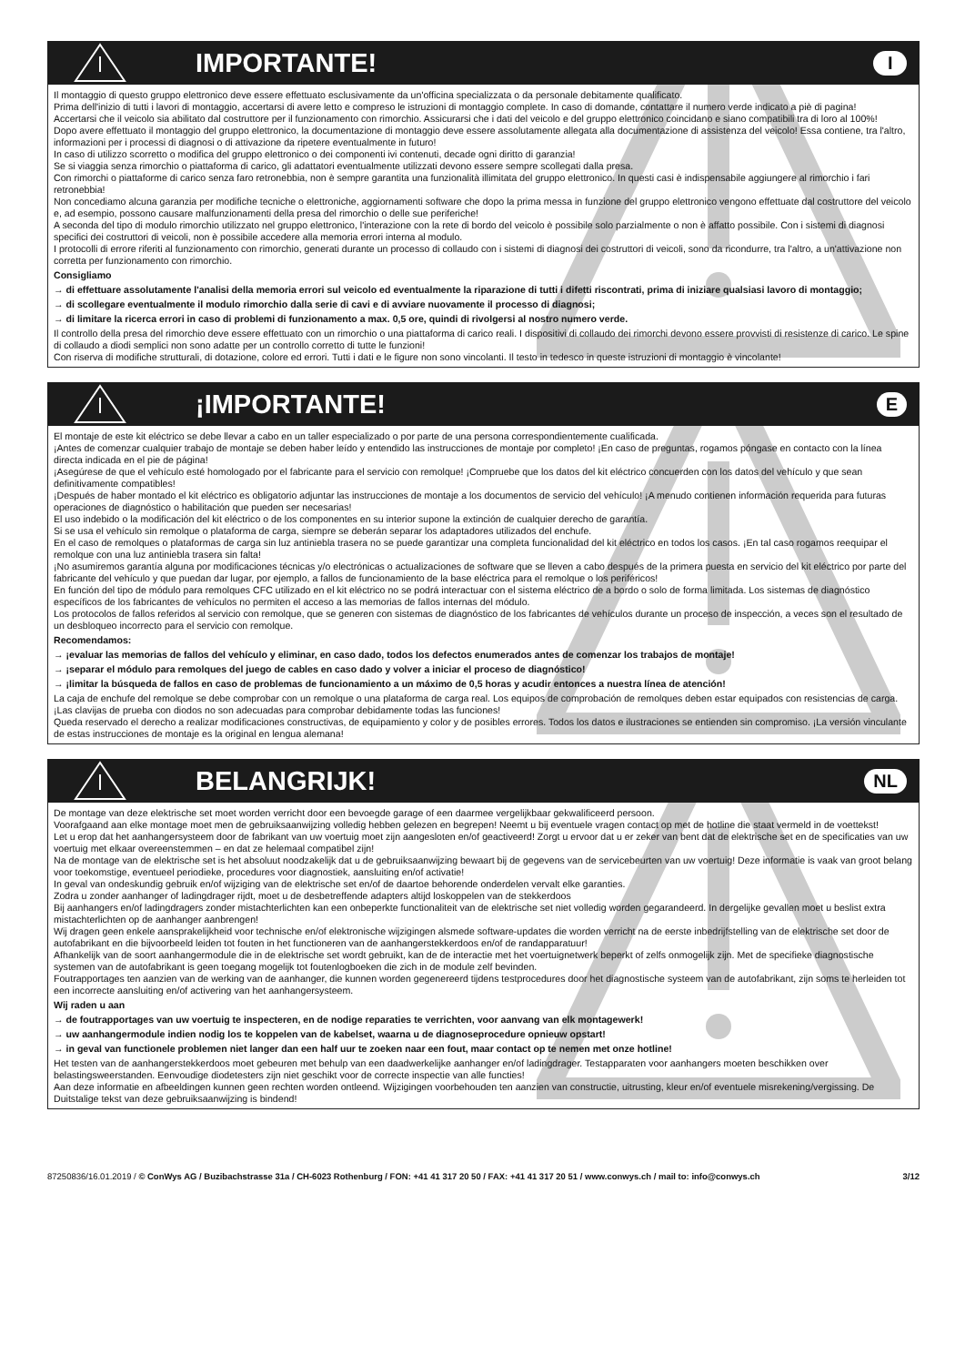IMPORTANTE!
I
Il montaggio di questo gruppo elettronico deve essere effettuato esclusivamente da un'officina specializzata o da personale debitamente qualificato.
Prima dell'inizio di tutti i lavori di montaggio, accertarsi di avere letto e compreso le istruzioni di montaggio complete. In caso di domande, contattare il numero verde indicato a piè di pagina!
Accertarsi che il veicolo sia abilitato dal costruttore per il funzionamento con rimorchio. Assicurarsi che i dati del veicolo e del gruppo elettronico coincidano e siano compatibili tra di loro al 100%!
Dopo avere effettuato il montaggio del gruppo elettronico, la documentazione di montaggio deve essere assolutamente allegata alla documentazione di assistenza del veicolo! Essa contiene, tra l'altro, informazioni per i processi di diagnosi o di attivazione da ripetere eventualmente in futuro!
In caso di utilizzo scorretto o modifica del gruppo elettronico o dei componenti ivi contenuti, decade ogni diritto di garanzia!
Se si viaggia senza rimorchio o piattaforma di carico, gli adattatori eventualmente utilizzati devono essere sempre scollegati dalla presa.
Con rimorchi o piattaforme di carico senza faro retronebbia, non è sempre garantita una funzionalità illimitata del gruppo elettronico. In questi casi è indispensabile aggiungere al rimorchio i fari retronebbia!
Non concediamo alcuna garanzia per modifiche tecniche o elettroniche, aggiornamenti software che dopo la prima messa in funzione del gruppo elettronico vengono effettuate dal costruttore del veicolo e, ad esempio, possono causare malfunzionamenti della presa del rimorchio o delle sue periferiche!
A seconda del tipo di modulo rimorchio utilizzato nel gruppo elettronico, l'interazione con la rete di bordo del veicolo è possibile solo parzialmente o non è affatto possibile. Con i sistemi di diagnosi specifici dei costruttori di veicoli, non è possibile accedere alla memoria errori interna al modulo.
I protocolli di errore riferiti al funzionamento con rimorchio, generati durante un processo di collaudo con i sistemi di diagnosi dei costruttori di veicoli, sono da ricondurre, tra l'altro, a un'attivazione non corretta per funzionamento con rimorchio.
Consigliamo
→ di effettuare assolutamente l'analisi della memoria errori sul veicolo ed eventualmente la riparazione di tutti i difetti riscontrati, prima di iniziare qualsiasi lavoro di montaggio;
→ di scollegare eventualmente il modulo rimorchio dalla serie di cavi e di avviare nuovamente il processo di diagnosi;
→ di limitare la ricerca errori in caso di problemi di funzionamento a max. 0,5 ore, quindi di rivolgersi al nostro numero verde.
Il controllo della presa del rimorchio deve essere effettuato con un rimorchio o una piattaforma di carico reali. I dispositivi di collaudo dei rimorchi devono essere provvisti di resistenze di carico. Le spine di collaudo a diodi semplici non sono adatte per un controllo corretto di tutte le funzioni!
Con riserva di modifiche strutturali, di dotazione, colore ed errori. Tutti i dati e le figure non sono vincolanti. Il testo in tedesco in queste istruzioni di montaggio è vincolante!
¡IMPORTANTE!
E
El montaje de este kit eléctrico se debe llevar a cabo en un taller especializado o por parte de una persona correspondientemente cualificada.
¡Antes de comenzar cualquier trabajo de montaje se deben haber leído y entendido las instrucciones de montaje por completo! ¡En caso de preguntas, rogamos póngase en contacto con la línea directa indicada en el pie de página!
¡Asegúrese de que el vehículo esté homologado por el fabricante para el servicio con remolque! ¡Compruebe que los datos del kit eléctrico concuerden con los datos del vehículo y que sean definitivamente compatibles!
¡Después de haber montado el kit eléctrico es obligatorio adjuntar las instrucciones de montaje a los documentos de servicio del vehículo! ¡A menudo contienen información requerida para futuras operaciones de diagnóstico o habilitación que pueden ser necesarias!
El uso indebido o la modificación del kit eléctrico o de los componentes en su interior supone la extinción de cualquier derecho de garantía.
Si se usa el vehículo sin remolque o plataforma de carga, siempre se deberán separar los adaptadores utilizados del enchufe.
En el caso de remolques o plataformas de carga sin luz antiniebla trasera no se puede garantizar una completa funcionalidad del kit eléctrico en todos los casos. ¡En tal caso rogamos reequipar el remolque con una luz antiniebla trasera sin falta!
¡No asumiremos garantía alguna por modificaciones técnicas y/o electrónicas o actualizaciones de software que se lleven a cabo después de la primera puesta en servicio del kit eléctrico por parte del fabricante del vehículo y que puedan dar lugar, por ejemplo, a fallos de funcionamiento de la base eléctrica para el remolque o los periféricos!
En función del tipo de módulo para remolques CFC utilizado en el kit eléctrico no se podrá interactuar con el sistema eléctrico de a bordo o solo de forma limitada. Los sistemas de diagnóstico específicos de los fabricantes de vehículos no permiten el acceso a las memorias de fallos internas del módulo.
Los protocolos de fallos referidos al servicio con remolque, que se generen con sistemas de diagnóstico de los fabricantes de vehículos durante un proceso de inspección, a veces son el resultado de un desbloqueo incorrecto para el servicio con remolque.
Recomendamos:
→ ¡evaluar las memorias de fallos del vehículo y eliminar, en caso dado, todos los defectos enumerados antes de comenzar los trabajos de montaje!
→ ¡separar el módulo para remolques del juego de cables en caso dado y volver a iniciar el proceso de diagnóstico!
→ ¡limitar la búsqueda de fallos en caso de problemas de funcionamiento a un máximo de 0,5 horas y acudir entonces a nuestra línea de atención!
La caja de enchufe del remolque se debe comprobar con un remolque o una plataforma de carga real. Los equipos de comprobación de remolques deben estar equipados con resistencias de carga. ¡Las clavijas de prueba con diodos no son adecuadas para comprobar debidamente todas las funciones!
Queda reservado el derecho a realizar modificaciones constructivas, de equipamiento y color y de posibles errores. Todos los datos e ilustraciones se entienden sin compromiso. ¡La versión vinculante de estas instrucciones de montaje es la original en lengua alemana!
BELANGRIJK!
NL
De montage van deze elektrische set moet worden verricht door een bevoegde garage of een daarmee vergelijkbaar gekwalificeerd persoon.
Voorafgaand aan elke montage moet men de gebruiksaanwijzing volledig hebben gelezen en begrepen! Neemt u bij eventuele vragen contact op met de hotline die staat vermeld in de voettekst!
Let u erop dat het aanhangersysteem door de fabrikant van uw voertuig moet zijn aangesloten en/of geactiveerd! Zorgt u ervoor dat u er zeker van bent dat de elektrische set en de specificaties van uw voertuig met elkaar overeenstemmen – en dat ze helemaal compatibel zijn!
Na de montage van de elektrische set is het absoluut noodzakelijk dat u de gebruiksaanwijzing bewaart bij de gegevens van de servicebeurten van uw voertuig! Deze informatie is vaak van groot belang voor toekomstige, eventueel periodieke, procedures voor diagnostiek, aansluiting en/of activatie!
In geval van ondeskundig gebruik en/of wijziging van de elektrische set en/of de daartoe behorende onderdelen vervalt elke garanties.
Zodra u zonder aanhanger of ladingdrager rijdt, moet u de desbetreffende adapters altijd loskoppelen van de stekkerdoos
Bij aanhangers en/of ladingdragers zonder mistachterlichten kan een onbeperkte functionaliteit van de elektrische set niet volledig worden gegarandeerd. In dergelijke gevallen moet u beslist extra mistachterlichten op de aanhanger aanbrengen!
Wij dragen geen enkele aansprakelijkheid voor technische en/of elektronische wijzigingen alsmede software-updates die worden verricht na de eerste inbedrijfstelling van de elektrische set door de autofabrikant en die bijvoorbeeld leiden tot fouten in het functioneren van de aanhangerstekkerdoos en/of de randapparatuur!
Afhankelijk van de soort aanhangermodule die in de elektrische set wordt gebruikt, kan de de interactie met het voertuignetwerk beperkt of zelfs onmogelijk zijn. Met de specifieke diagnostische systemen van de autofabrikant is geen toegang mogelijk tot foutenlogboeken die zich in de module zelf bevinden.
Foutrapportages ten aanzien van de werking van de aanhanger, die kunnen worden gegenereerd tijdens testprocedures door het diagnostische systeem van de autofabrikant, zijn soms te herleiden tot een incorrecte aansluiting en/of activering van het aanhangersysteem.
Wij raden u aan
→ de foutrapportages van uw voertuig te inspecteren, en de nodige reparaties te verrichten, voor aanvang van elk montagewerk!
→ uw aanhangermodule indien nodig los te koppelen van de kabelset, waarna u de diagnoseprocedure opnieuw opstart!
→ in geval van functionele problemen niet langer dan een half uur te zoeken naar een fout, maar contact op te nemen met onze hotline!
Het testen van de aanhangerstekkerdoos moet gebeuren met behulp van een daadwerkelijke aanhanger en/of ladingdrager. Testapparaten voor aanhangers moeten beschikken over belastingsweerstanden. Eenvoudige diodetesters zijn niet geschikt voor de correcte inspectie van alle functies!
Aan deze informatie en afbeeldingen kunnen geen rechten worden ontleend. Wijzigingen voorbehouden ten aanzien van constructie, uitrusting, kleur en/of eventuele misrekening/vergissing. De Duitstalige tekst van deze gebruiksaanwijzing is bindend!
87250836/16.01.2019 / © ConWys AG / Buzibachstrasse 31a / CH-6023 Rothenburg / FON: +41 41 317 20 50 / FAX: +41 41 317 20 51 / www.conwys.ch / mail to: info@conwys.ch 3/12